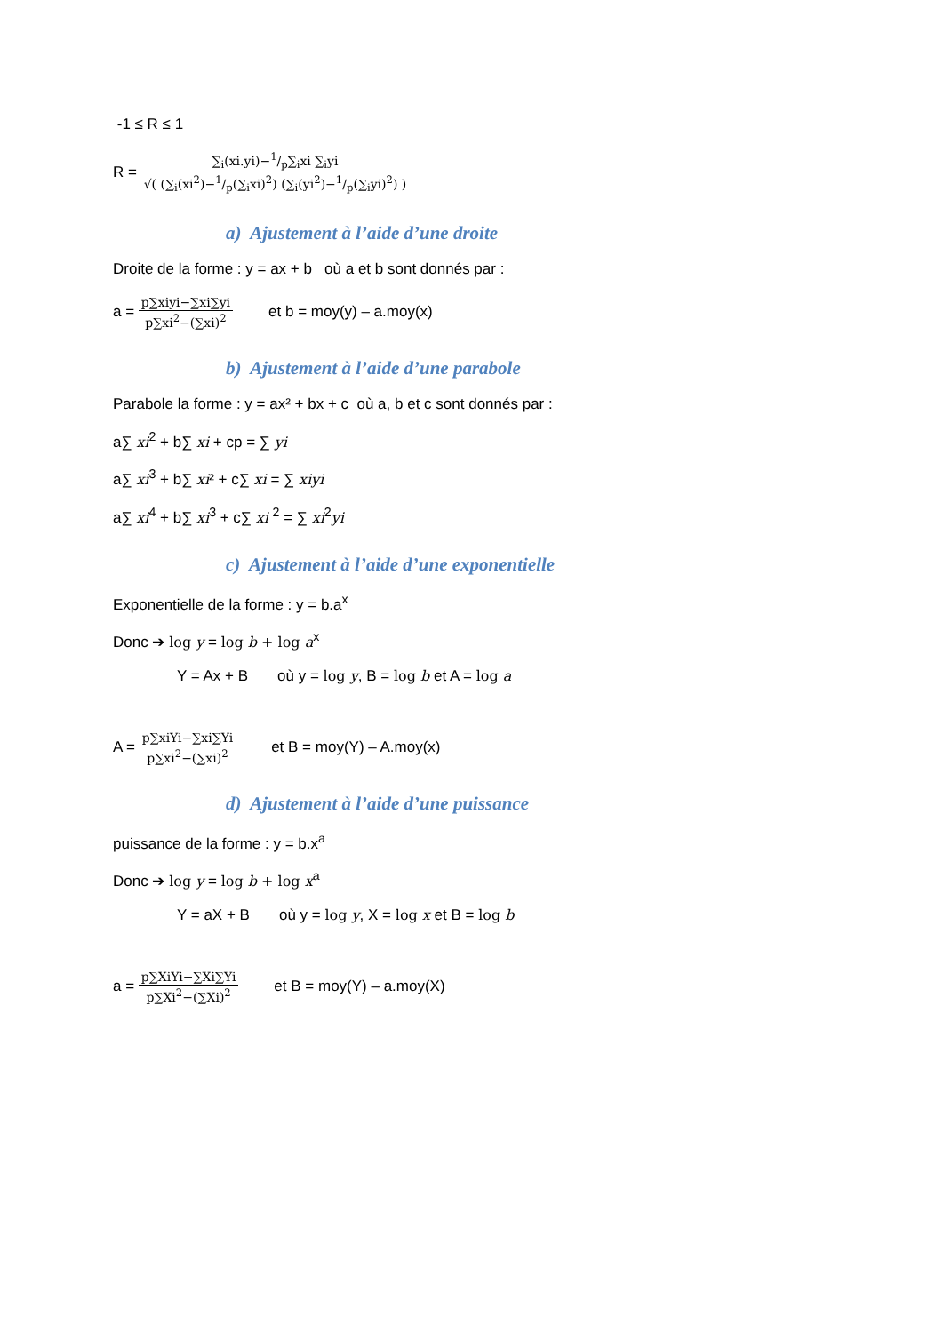-1 ≤ R ≤ 1
R = ∑<sub>i</sub>(xi.yi)−1/p∑<sub>i</sub>xi ∑<sub>i</sub>yi √( (∑<sub>i</sub>(xi<sup>2</sup>)−1/p(∑<sub>i</sub>xi)<sup>2</sup>) (∑<sub>i</sub>(yi<sup>2</sup>)−1/p(∑<sub>i</sub>yi)<sup>2</sup>) )
a) Ajustement à l’aide d’une droite
Droite de la forme : y = ax + b où a et b sont donnés par :
a = p∑xiyi−∑xi∑yi p∑xi<sup>2</sup>−(∑xi)<sup>2</sup> et b = moy(y) – a.moy(x)
b) Ajustement à l’aide d’une parabole
Parabole la forme : y = ax² + bx + c où a, b et c sont donnés par :
a∑ xi<sup>2</sup> + b∑ xi + cp = ∑ yi
a∑ xi<sup>3</sup> + b∑ xi² + c∑ xi = ∑ xiyi
a∑ xi<sup>4</sup> + b∑ xi<sup>3</sup> + c∑ xi <sup>2</sup> = ∑ xi<sup>2</sup>yi
c) Ajustement à l’aide d’une exponentielle
Exponentielle de la forme : y = b.a<sup>x</sup>
Donc ➔ log y = log b + log a<sup>x</sup>
Y = Ax + B où y = log y, B = log b et A = log a
A = p∑xiYi−∑xi∑Yi p∑xi<sup>2</sup>−(∑xi)<sup>2</sup> et B = moy(Y) – A.moy(x)
d) Ajustement à l’aide d’une puissance
puissance de la forme : y = b.x<sup>a</sup>
Donc ➔ log y = log b + log x<sup>a</sup>
Y = aX + B où y = log y, X = log x et B = log b
a = p∑XiYi−∑Xi∑Yi p∑Xi<sup>2</sup>−(∑Xi)<sup>2</sup> et B = moy(Y) – a.moy(X)